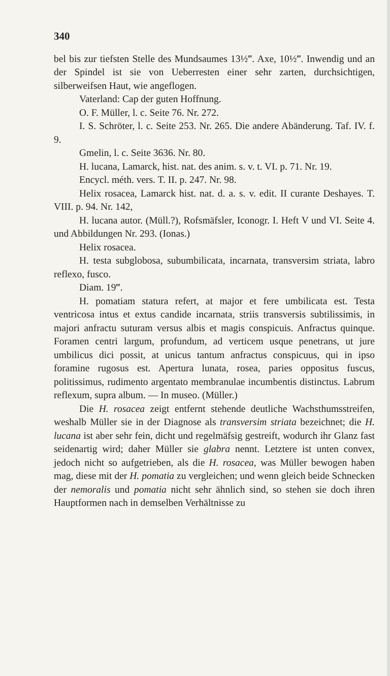340
bel bis zur tiefsten Stelle des Mundsaumes 13½‴. Axe, 10½‴. Inwendig und an der Spindel ist sie von Ueberresten einer sehr zarten, durchsichtigen, silberweifsen Haut, wie angeflogen.
Vaterland: Cap der guten Hoffnung.
O. F. Müller, l. c. Seite 76. Nr. 272.
I. S. Schröter, l. c. Seite 253. Nr. 265. Die andere Abänderung. Taf. IV. f. 9.
Gmelin, l. c. Seite 3636. Nr. 80.
H. lucana, Lamarck, hist. nat. des anim. s. v. t. VI. p. 71. Nr. 19.
Encycl. méth. vers. T. II. p. 247. Nr. 98.
Helix rosacea, Lamarck hist. nat. d. a. s. v. edit. II curante Deshayes. T. VIII. p. 94. Nr. 142,
H. lucana autor. (Müll.?), Rofsmäfsler, Iconogr. I. Heft V und VI. Seite 4. und Abbildungen Nr. 293. (Ionas.)
Helix rosacea.
H. testa subglobosa, subumbilicata, incarnata, transversim striata, labro reflexo, fusco.
Diam. 19‴.
H. pomatiam statura refert, at major et fere umbilicata est. Testa ventricosa intus et extus candide incarnata, striis transversis subtilissimis, in majori anfractu suturam versus albis et magis conspicuis. Anfractus quinque. Foramen centri largum, profundum, ad verticem usque penetrans, ut jure umbilicus dici possit, at unicus tantum anfractus conspicuus, qui in ipso foramine rugosus est. Apertura lunata, rosea, paries oppositus fuscus, politissimus, rudimento argentato membranulae incumbentis distinctus. Labrum reflexum, supra album. — In museo. (Müller.)
Die H. rosacea zeigt entfernt stehende deutliche Wachsthumsstreifen, weshalb Müller sie in der Diagnose als transversim striata bezeichnet; die H. lucana ist aber sehr fein, dicht und regelmäfsig gestreift, wodurch ihr Glanz fast seidenartig wird; daher Müller sie glabra nennt. Letztere ist unten convex, jedoch nicht so aufgetrieben, als die H. rosacea, was Müller bewogen haben mag, diese mit der H. pomatia zu vergleichen; und wenn gleich beide Schnecken der nemoralis und pomatia nicht sehr ähnlich sind, so stehen sie doch ihren Hauptformen nach in demselben Verhältnisse zu